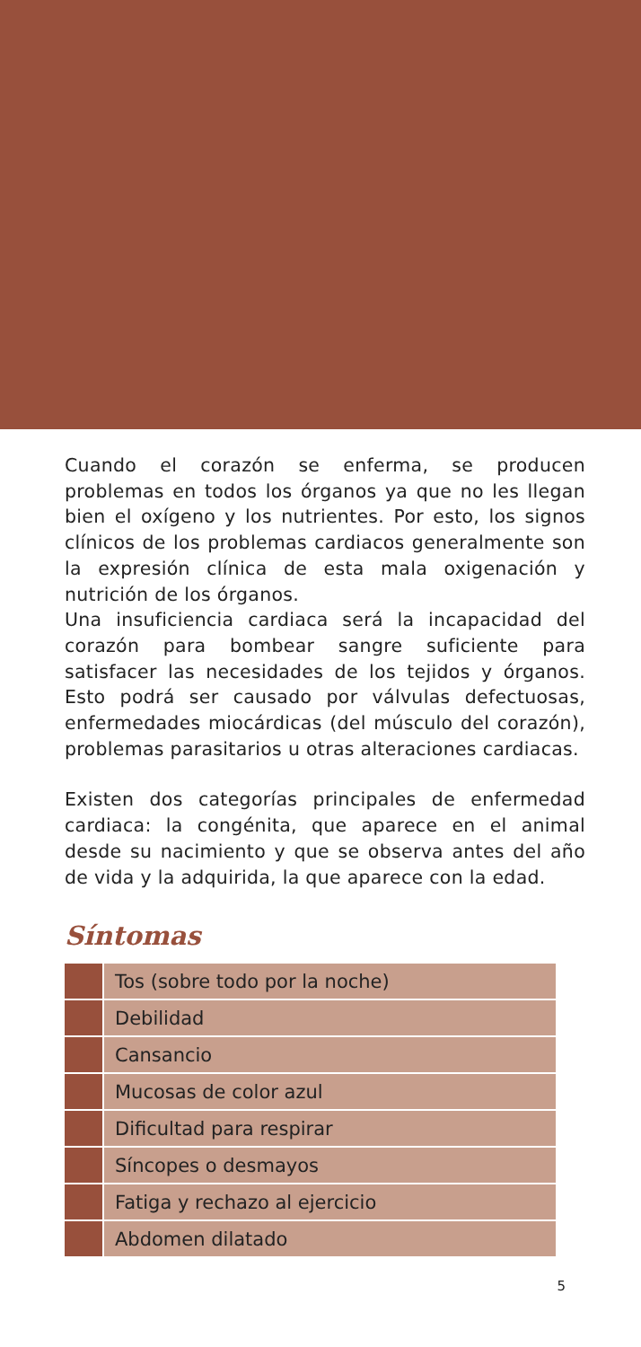Cuando el corazón se enferma, se producen problemas en todos los órganos ya que no les llegan bien el oxígeno y los nutrientes. Por esto, los signos clínicos de los problemas cardiacos generalmente son la expresión clínica de esta mala oxigenación y nutrición de los órganos.
Una insuficiencia cardiaca será la incapacidad del corazón para bombear sangre suficiente para satisfacer las necesidades de los tejidos y órganos. Esto podrá ser causado por válvulas defectuosas, enfermedades miocárdicas (del músculo del corazón), problemas parasitarios u otras alteraciones cardiacas.
Existen dos categorías principales de enfermedad cardiaca: la congénita, que aparece en el animal desde su nacimiento y que se observa antes del año de vida y la adquirida, la que aparece con la edad.
Síntomas
| | Tos (sobre todo por la noche) |
| | Debilidad |
| | Cansancio |
| | Mucosas de color azul |
| | Dificultad para respirar |
| | Síncopes o desmayos |
| | Fatiga y rechazo al ejercicio |
| | Abdomen dilatado |
5